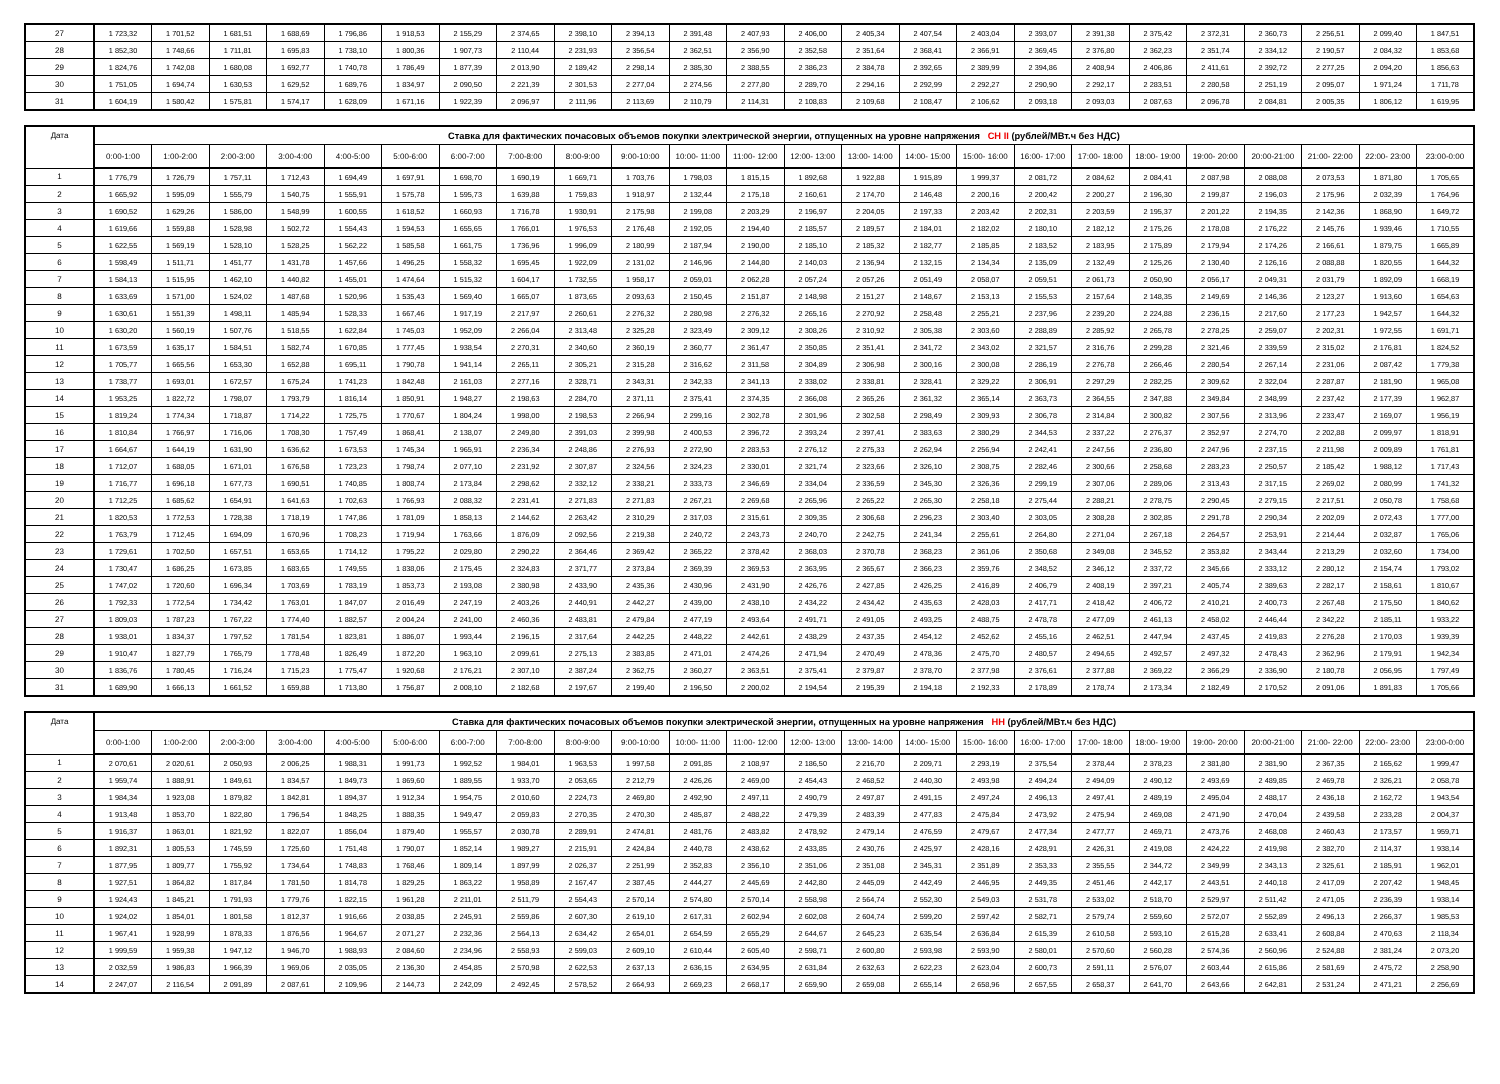| 27 | 1 723,32 | 1 701,52 | 1 681,51 | 1 688,69 | 1 796,86 | 1 918,53 | 2 155,29 | 2 374,65 | 2 398,10 | 2 394,13 | 2 391,48 | 2 407,93 | 2 406,00 | 2 405,34 | 2 407,54 | 2 403,04 | 2 393,07 | 2 391,38 | 2 375,42 | 2 372,31 | 2 360,73 | 2 256,51 | 2 099,40 | 1 847,51 |
| 28 | 1 852,30 | 1 748,66 | 1 711,81 | 1 695,83 | 1 738,10 | 1 800,36 | 1 907,73 | 2 110,44 | 2 231,93 | 2 356,54 | 2 362,51 | 2 356,90 | 2 352,58 | 2 351,64 | 2 368,41 | 2 366,91 | 2 369,45 | 2 376,80 | 2 362,23 | 2 351,74 | 2 334,12 | 2 190,57 | 2 084,32 | 1 853,68 |
| 29 | 1 824,76 | 1 742,08 | 1 680,08 | 1 692,77 | 1 740,78 | 1 786,49 | 1 877,39 | 2 013,90 | 2 189,42 | 2 298,14 | 2 385,30 | 2 388,55 | 2 386,23 | 2 384,78 | 2 392,65 | 2 389,99 | 2 394,86 | 2 408,94 | 2 406,86 | 2 411,61 | 2 392,72 | 2 277,25 | 2 094,20 | 1 856,63 |
| 30 | 1 751,05 | 1 694,74 | 1 630,53 | 1 629,52 | 1 689,76 | 1 834,97 | 2 090,50 | 2 221,39 | 2 301,53 | 2 277,04 | 2 274,56 | 2 277,80 | 2 289,70 | 2 294,16 | 2 292,99 | 2 292,27 | 2 290,90 | 2 292,17 | 2 283,51 | 2 280,58 | 2 251,19 | 2 095,07 | 1 971,24 | 1 711,78 |
| 31 | 1 604,19 | 1 580,42 | 1 575,81 | 1 574,17 | 1 628,09 | 1 671,16 | 1 922,39 | 2 096,97 | 2 111,96 | 2 113,69 | 2 110,79 | 2 114,31 | 2 108,83 | 2 109,68 | 2 108,47 | 2 106,62 | 2 093,18 | 2 093,03 | 2 087,63 | 2 096,78 | 2 084,81 | 2 005,35 | 1 806,12 | 1 619,95 |
| Дата | Ставка для фактических почасовых объемов покупки электрической энергии, отпущенных на уровне напряжения СН II (рублей/МВт.ч без НДС) | | | | | | | | | | | | | | | | | | | | | | | |
| --- | --- | --- | --- | --- | --- | --- | --- | --- | --- | --- | --- | --- | --- | --- | --- | --- | --- | --- | --- | --- | --- | --- | --- | --- |
| | 0:00-1:00 | 1:00-2:00 | 2:00-3:00 | 3:00-4:00 | 4:00-5:00 | 5:00-6:00 | 6:00-7:00 | 7:00-8:00 | 8:00-9:00 | 9:00-10:00 | 10:00- 11:00 | 11:00- 12:00 | 12:00- 13:00 | 13:00- 14:00 | 14:00- 15:00 | 15:00- 16:00 | 16:00- 17:00 | 17:00- 18:00 | 18:00- 19:00 | 19:00- 20:00 | 20:00-21:00 | 21:00- 22:00 | 22:00- 23:00 | 23:00-0:00 |
| 1 | 1 776,79 | 1 726,79 | 1 757,11 | 1 712,43 | 1 694,49 | 1 697,91 | 1 698,70 | 1 690,19 | 1 669,71 | 1 703,76 | 1 798,03 | 1 815,15 | 1 892,68 | 1 922,88 | 1 915,89 | 1 999,37 | 2 081,72 | 2 084,62 | 2 084,41 | 2 087,98 | 2 088,08 | 2 073,53 | 1 871,80 | 1 705,65 |
| 2 | 1 665,92 | 1 595,09 | 1 555,79 | 1 540,75 | 1 555,91 | 1 575,78 | 1 595,73 | 1 639,88 | 1 759,83 | 1 918,97 | 2 132,44 | 2 175,18 | 2 160,61 | 2 174,70 | 2 146,48 | 2 200,16 | 2 200,42 | 2 200,27 | 2 196,30 | 2 199,87 | 2 196,03 | 2 175,96 | 2 032,39 | 1 764,96 |
| 3 | 1 690,52 | 1 629,26 | 1 586,00 | 1 548,99 | 1 600,55 | 1 618,52 | 1 660,93 | 1 716,78 | 1 930,91 | 2 175,98 | 2 199,08 | 2 203,29 | 2 196,97 | 2 204,05 | 2 197,33 | 2 203,42 | 2 202,31 | 2 203,59 | 2 195,37 | 2 201,22 | 2 194,35 | 2 142,36 | 1 868,90 | 1 649,72 |
| 4 | 1 619,66 | 1 559,88 | 1 528,98 | 1 502,72 | 1 554,43 | 1 594,53 | 1 655,65 | 1 766,01 | 1 976,53 | 2 176,48 | 2 192,05 | 2 194,40 | 2 185,57 | 2 189,57 | 2 184,01 | 2 182,02 | 2 180,10 | 2 182,12 | 2 175,26 | 2 178,08 | 2 176,22 | 2 145,76 | 1 939,46 | 1 710,55 |
| 5 | 1 622,55 | 1 569,19 | 1 528,10 | 1 528,25 | 1 562,22 | 1 585,58 | 1 661,75 | 1 736,96 | 1 996,09 | 2 180,99 | 2 187,94 | 2 190,00 | 2 185,10 | 2 185,32 | 2 182,77 | 2 185,85 | 2 183,52 | 2 183,95 | 2 175,89 | 2 179,94 | 2 174,26 | 2 166,61 | 1 879,75 | 1 665,89 |
| 6 | 1 598,49 | 1 511,71 | 1 451,77 | 1 431,78 | 1 457,66 | 1 496,25 | 1 558,32 | 1 695,45 | 1 922,09 | 2 131,02 | 2 146,96 | 2 144,80 | 2 140,03 | 2 136,94 | 2 132,15 | 2 134,34 | 2 135,09 | 2 132,49 | 2 125,26 | 2 130,40 | 2 126,16 | 2 088,88 | 1 820,55 | 1 644,32 |
| 7 | 1 584,13 | 1 515,95 | 1 462,10 | 1 440,82 | 1 455,01 | 1 474,64 | 1 515,32 | 1 604,17 | 1 732,55 | 1 958,17 | 2 059,01 | 2 062,28 | 2 057,24 | 2 057,26 | 2 051,49 | 2 058,07 | 2 059,51 | 2 061,73 | 2 050,90 | 2 056,17 | 2 049,31 | 2 031,79 | 1 892,09 | 1 668,19 |
| 8 | 1 633,69 | 1 571,00 | 1 524,02 | 1 487,68 | 1 520,96 | 1 535,43 | 1 569,40 | 1 665,07 | 1 873,65 | 2 093,63 | 2 150,45 | 2 151,87 | 2 148,98 | 2 151,27 | 2 148,67 | 2 153,13 | 2 155,53 | 2 157,64 | 2 148,35 | 2 149,69 | 2 146,36 | 2 123,27 | 1 913,60 | 1 654,63 |
| 9 | 1 630,61 | 1 551,39 | 1 498,11 | 1 485,94 | 1 528,33 | 1 667,46 | 1 917,19 | 2 217,97 | 2 260,61 | 2 276,32 | 2 280,98 | 2 276,32 | 2 265,16 | 2 270,92 | 2 258,48 | 2 255,21 | 2 237,96 | 2 239,20 | 2 224,88 | 2 236,15 | 2 217,60 | 2 177,23 | 1 942,57 | 1 644,32 |
| 10 | 1 630,20 | 1 560,19 | 1 507,76 | 1 518,55 | 1 622,84 | 1 745,03 | 1 952,09 | 2 266,04 | 2 313,48 | 2 325,28 | 2 323,49 | 2 309,12 | 2 308,26 | 2 310,92 | 2 305,38 | 2 303,60 | 2 288,89 | 2 285,92 | 2 265,78 | 2 278,25 | 2 259,07 | 2 202,31 | 1 972,55 | 1 691,71 |
| 11 | 1 673,59 | 1 635,17 | 1 584,51 | 1 582,74 | 1 670,85 | 1 777,45 | 1 938,54 | 2 270,31 | 2 340,60 | 2 360,19 | 2 360,77 | 2 361,47 | 2 350,85 | 2 351,41 | 2 341,72 | 2 343,02 | 2 321,57 | 2 316,76 | 2 299,28 | 2 321,46 | 2 339,59 | 2 315,02 | 2 176,81 | 1 824,52 |
| 12 | 1 705,77 | 1 665,56 | 1 653,30 | 1 652,88 | 1 695,11 | 1 790,78 | 1 941,14 | 2 265,11 | 2 305,21 | 2 315,28 | 2 316,62 | 2 311,58 | 2 304,89 | 2 306,98 | 2 300,16 | 2 300,08 | 2 286,19 | 2 276,78 | 2 266,46 | 2 280,54 | 2 267,14 | 2 231,06 | 2 087,42 | 1 779,38 |
| 13 | 1 738,77 | 1 693,01 | 1 672,57 | 1 675,24 | 1 741,23 | 1 842,48 | 2 161,03 | 2 277,16 | 2 328,71 | 2 343,31 | 2 342,33 | 2 341,13 | 2 338,02 | 2 338,81 | 2 328,41 | 2 329,22 | 2 306,91 | 2 297,29 | 2 282,25 | 2 309,62 | 2 322,04 | 2 287,87 | 2 181,90 | 1 965,08 |
| 14 | 1 953,25 | 1 822,72 | 1 798,07 | 1 793,79 | 1 816,14 | 1 850,91 | 1 948,27 | 2 198,63 | 2 284,70 | 2 371,11 | 2 375,41 | 2 374,35 | 2 366,08 | 2 365,26 | 2 361,32 | 2 365,14 | 2 363,73 | 2 364,55 | 2 347,88 | 2 349,84 | 2 348,99 | 2 237,42 | 2 177,39 | 1 962,87 |
| 15 | 1 819,24 | 1 774,34 | 1 718,87 | 1 714,22 | 1 725,75 | 1 770,67 | 1 804,24 | 1 998,00 | 2 198,53 | 2 266,94 | 2 299,16 | 2 302,78 | 2 301,96 | 2 302,58 | 2 298,49 | 2 309,93 | 2 306,78 | 2 314,84 | 2 300,82 | 2 307,56 | 2 313,96 | 2 233,47 | 2 169,07 | 1 956,19 |
| 16 | 1 810,84 | 1 766,97 | 1 716,06 | 1 708,30 | 1 757,49 | 1 868,41 | 2 138,07 | 2 249,80 | 2 391,03 | 2 399,98 | 2 400,53 | 2 396,72 | 2 393,24 | 2 397,41 | 2 383,63 | 2 380,29 | 2 344,53 | 2 337,22 | 2 276,37 | 2 352,97 | 2 274,70 | 2 202,88 | 2 099,97 | 1 818,91 |
| 17 | 1 664,67 | 1 644,19 | 1 631,90 | 1 636,62 | 1 673,53 | 1 745,34 | 1 965,91 | 2 236,34 | 2 248,86 | 2 276,93 | 2 272,90 | 2 283,53 | 2 276,12 | 2 275,33 | 2 262,94 | 2 256,94 | 2 242,41 | 2 247,56 | 2 236,80 | 2 247,96 | 2 237,15 | 2 211,98 | 2 009,89 | 1 761,81 |
| 18 | 1 712,07 | 1 688,05 | 1 671,01 | 1 676,58 | 1 723,23 | 1 798,74 | 2 077,10 | 2 231,92 | 2 307,87 | 2 324,56 | 2 324,23 | 2 330,01 | 2 321,74 | 2 323,66 | 2 326,10 | 2 308,75 | 2 282,46 | 2 300,66 | 2 258,68 | 2 283,23 | 2 250,57 | 2 185,42 | 1 988,12 | 1 717,43 |
| 19 | 1 716,77 | 1 696,18 | 1 677,73 | 1 690,51 | 1 740,85 | 1 808,74 | 2 173,84 | 2 298,62 | 2 332,12 | 2 338,21 | 2 333,73 | 2 346,69 | 2 334,04 | 2 336,59 | 2 345,30 | 2 326,36 | 2 299,19 | 2 307,06 | 2 289,06 | 2 313,43 | 2 317,15 | 2 269,02 | 2 080,99 | 1 741,32 |
| 20 | 1 712,25 | 1 685,62 | 1 654,91 | 1 641,63 | 1 702,63 | 1 766,93 | 2 088,32 | 2 231,41 | 2 271,83 | 2 271,83 | 2 267,21 | 2 269,68 | 2 265,96 | 2 265,22 | 2 265,30 | 2 258,18 | 2 275,44 | 2 288,21 | 2 278,75 | 2 290,45 | 2 279,15 | 2 217,51 | 2 050,78 | 1 758,68 |
| 21 | 1 820,53 | 1 772,53 | 1 728,38 | 1 718,19 | 1 747,86 | 1 781,09 | 1 858,13 | 2 144,62 | 2 263,42 | 2 310,29 | 2 317,03 | 2 315,61 | 2 309,35 | 2 306,68 | 2 296,23 | 2 303,40 | 2 303,05 | 2 308,28 | 2 302,85 | 2 291,78 | 2 290,34 | 2 202,09 | 2 072,43 | 1 777,00 |
| 22 | 1 763,79 | 1 712,45 | 1 694,09 | 1 670,96 | 1 708,23 | 1 719,94 | 1 763,66 | 1 876,09 | 2 092,56 | 2 219,38 | 2 240,72 | 2 243,73 | 2 240,70 | 2 242,75 | 2 241,34 | 2 255,61 | 2 264,80 | 2 271,04 | 2 267,18 | 2 264,57 | 2 253,91 | 2 214,44 | 2 032,87 | 1 765,06 |
| 23 | 1 729,61 | 1 702,50 | 1 657,51 | 1 653,65 | 1 714,12 | 1 795,22 | 2 029,80 | 2 290,22 | 2 364,46 | 2 369,42 | 2 365,22 | 2 378,42 | 2 368,03 | 2 370,78 | 2 368,23 | 2 361,06 | 2 350,68 | 2 349,08 | 2 345,52 | 2 353,82 | 2 343,44 | 2 213,29 | 2 032,60 | 1 734,00 |
| 24 | 1 730,47 | 1 686,25 | 1 673,85 | 1 683,65 | 1 749,55 | 1 838,06 | 2 175,45 | 2 324,83 | 2 371,77 | 2 373,84 | 2 369,39 | 2 369,53 | 2 363,95 | 2 365,67 | 2 366,23 | 2 359,76 | 2 348,52 | 2 346,12 | 2 337,72 | 2 345,66 | 2 333,12 | 2 280,12 | 2 154,74 | 1 793,02 |
| 25 | 1 747,02 | 1 720,60 | 1 696,34 | 1 703,69 | 1 783,19 | 1 853,73 | 2 193,08 | 2 380,98 | 2 433,90 | 2 435,36 | 2 430,96 | 2 431,90 | 2 426,76 | 2 427,85 | 2 426,25 | 2 416,89 | 2 406,79 | 2 408,19 | 2 397,21 | 2 405,74 | 2 389,63 | 2 282,17 | 2 158,61 | 1 810,67 |
| 26 | 1 792,33 | 1 772,54 | 1 734,42 | 1 763,01 | 1 847,07 | 2 016,49 | 2 247,19 | 2 403,26 | 2 440,91 | 2 442,27 | 2 439,00 | 2 438,10 | 2 434,22 | 2 434,42 | 2 435,63 | 2 428,03 | 2 417,71 | 2 418,42 | 2 406,72 | 2 410,21 | 2 400,73 | 2 267,48 | 2 175,50 | 1 840,62 |
| 27 | 1 809,03 | 1 787,23 | 1 767,22 | 1 774,40 | 1 882,57 | 2 004,24 | 2 241,00 | 2 460,36 | 2 483,81 | 2 479,84 | 2 477,19 | 2 493,64 | 2 491,71 | 2 491,05 | 2 493,25 | 2 488,75 | 2 478,78 | 2 477,09 | 2 461,13 | 2 458,02 | 2 446,44 | 2 342,22 | 2 185,11 | 1 933,22 |
| 28 | 1 938,01 | 1 834,37 | 1 797,52 | 1 781,54 | 1 823,81 | 1 886,07 | 1 993,44 | 2 196,15 | 2 317,64 | 2 442,25 | 2 448,22 | 2 442,61 | 2 438,29 | 2 437,35 | 2 454,12 | 2 452,62 | 2 455,16 | 2 462,51 | 2 447,94 | 2 437,45 | 2 419,83 | 2 276,28 | 2 170,03 | 1 939,39 |
| 29 | 1 910,47 | 1 827,79 | 1 765,79 | 1 778,48 | 1 826,49 | 1 872,20 | 1 963,10 | 2 099,61 | 2 275,13 | 2 383,85 | 2 471,01 | 2 474,26 | 2 471,94 | 2 470,49 | 2 478,36 | 2 475,70 | 2 480,57 | 2 494,65 | 2 492,57 | 2 497,32 | 2 478,43 | 2 362,96 | 2 179,91 | 1 942,34 |
| 30 | 1 836,76 | 1 780,45 | 1 716,24 | 1 715,23 | 1 775,47 | 1 920,68 | 2 176,21 | 2 307,10 | 2 387,24 | 2 362,75 | 2 360,27 | 2 363,51 | 2 375,41 | 2 379,87 | 2 378,70 | 2 377,98 | 2 376,61 | 2 377,88 | 2 369,22 | 2 366,29 | 2 336,90 | 2 180,78 | 2 056,95 | 1 797,49 |
| 31 | 1 689,90 | 1 666,13 | 1 661,52 | 1 659,88 | 1 713,80 | 1 756,87 | 2 008,10 | 2 182,68 | 2 197,67 | 2 199,40 | 2 196,50 | 2 200,02 | 2 194,54 | 2 195,39 | 2 194,18 | 2 192,33 | 2 178,89 | 2 178,74 | 2 173,34 | 2 182,49 | 2 170,52 | 2 091,06 | 1 891,83 | 1 705,66 |
| Дата | Ставка для фактических почасовых объемов покупки электрической энергии, отпущенных на уровне напряжения НН (рублей/МВт.ч без НДС) | | | | | | | | | | | | | | | | | | | | | | | |
| --- | --- | --- | --- | --- | --- | --- | --- | --- | --- | --- | --- | --- | --- | --- | --- | --- | --- | --- | --- | --- | --- | --- | --- | --- |
| | 0:00-1:00 | 1:00-2:00 | 2:00-3:00 | 3:00-4:00 | 4:00-5:00 | 5:00-6:00 | 6:00-7:00 | 7:00-8:00 | 8:00-9:00 | 9:00-10:00 | 10:00- 11:00 | 11:00- 12:00 | 12:00- 13:00 | 13:00- 14:00 | 14:00- 15:00 | 15:00- 16:00 | 16:00- 17:00 | 17:00- 18:00 | 18:00- 19:00 | 19:00- 20:00 | 20:00-21:00 | 21:00- 22:00 | 22:00- 23:00 | 23:00-0:00 |
| 1 | 2 070,61 | 2 020,61 | 2 050,93 | 2 006,25 | 1 988,31 | 1 991,73 | 1 992,52 | 1 984,01 | 1 963,53 | 1 997,58 | 2 091,85 | 2 108,97 | 2 186,50 | 2 216,70 | 2 209,71 | 2 293,19 | 2 375,54 | 2 378,44 | 2 378,23 | 2 381,80 | 2 381,90 | 2 367,35 | 2 165,62 | 1 999,47 |
| 2 | 1 959,74 | 1 888,91 | 1 849,61 | 1 834,57 | 1 849,73 | 1 869,60 | 1 889,55 | 1 933,70 | 2 053,65 | 2 212,79 | 2 426,26 | 2 469,00 | 2 454,43 | 2 468,52 | 2 440,30 | 2 493,98 | 2 494,24 | 2 494,09 | 2 490,12 | 2 493,69 | 2 489,85 | 2 469,78 | 2 326,21 | 2 058,78 |
| 3 | 1 984,34 | 1 923,08 | 1 879,82 | 1 842,81 | 1 894,37 | 1 912,34 | 1 954,75 | 2 010,60 | 2 224,73 | 2 469,80 | 2 492,90 | 2 497,11 | 2 490,79 | 2 497,87 | 2 491,15 | 2 497,24 | 2 496,13 | 2 497,41 | 2 489,19 | 2 495,04 | 2 488,17 | 2 436,18 | 2 162,72 | 1 943,54 |
| 4 | 1 913,48 | 1 853,70 | 1 822,80 | 1 796,54 | 1 848,25 | 1 888,35 | 1 949,47 | 2 059,83 | 2 270,35 | 2 470,30 | 2 485,87 | 2 488,22 | 2 479,39 | 2 483,39 | 2 477,83 | 2 475,84 | 2 473,92 | 2 475,94 | 2 469,08 | 2 471,90 | 2 470,04 | 2 439,58 | 2 233,28 | 2 004,37 |
| 5 | 1 916,37 | 1 863,01 | 1 821,92 | 1 822,07 | 1 856,04 | 1 879,40 | 1 955,57 | 2 030,78 | 2 289,91 | 2 474,81 | 2 481,76 | 2 483,82 | 2 478,92 | 2 479,14 | 2 476,59 | 2 479,67 | 2 477,34 | 2 477,77 | 2 469,71 | 2 473,76 | 2 468,08 | 2 460,43 | 2 173,57 | 1 959,71 |
| 6 | 1 892,31 | 1 805,53 | 1 745,59 | 1 725,60 | 1 751,48 | 1 790,07 | 1 852,14 | 1 989,27 | 2 215,91 | 2 424,84 | 2 440,78 | 2 438,62 | 2 433,85 | 2 430,76 | 2 425,97 | 2 428,16 | 2 428,91 | 2 426,31 | 2 419,08 | 2 424,22 | 2 419,98 | 2 382,70 | 2 114,37 | 1 938,14 |
| 7 | 1 877,95 | 1 809,77 | 1 755,92 | 1 734,64 | 1 748,83 | 1 768,46 | 1 809,14 | 1 897,99 | 2 026,37 | 2 251,99 | 2 352,83 | 2 356,10 | 2 351,06 | 2 351,08 | 2 345,31 | 2 351,89 | 2 353,33 | 2 355,55 | 2 344,72 | 2 349,99 | 2 343,13 | 2 325,61 | 2 185,91 | 1 962,01 |
| 8 | 1 927,51 | 1 864,82 | 1 817,84 | 1 781,50 | 1 814,78 | 1 829,25 | 1 863,22 | 1 958,89 | 2 167,47 | 2 387,45 | 2 444,27 | 2 445,69 | 2 442,80 | 2 445,09 | 2 442,49 | 2 446,95 | 2 449,35 | 2 451,46 | 2 442,17 | 2 443,51 | 2 440,18 | 2 417,09 | 2 207,42 | 1 948,45 |
| 9 | 1 924,43 | 1 845,21 | 1 791,93 | 1 779,76 | 1 822,15 | 1 961,28 | 2 211,01 | 2 511,79 | 2 554,43 | 2 570,14 | 2 574,80 | 2 570,14 | 2 558,98 | 2 564,74 | 2 552,30 | 2 549,03 | 2 531,78 | 2 533,02 | 2 518,70 | 2 529,97 | 2 511,42 | 2 471,05 | 2 236,39 | 1 938,14 |
| 10 | 1 924,02 | 1 854,01 | 1 801,58 | 1 812,37 | 1 916,66 | 2 038,85 | 2 245,91 | 2 559,86 | 2 607,30 | 2 619,10 | 2 617,31 | 2 602,94 | 2 602,08 | 2 604,74 | 2 599,20 | 2 597,42 | 2 582,71 | 2 579,74 | 2 559,60 | 2 572,07 | 2 552,89 | 2 496,13 | 2 266,37 | 1 985,53 |
| 11 | 1 967,41 | 1 928,99 | 1 878,33 | 1 876,56 | 1 964,67 | 2 071,27 | 2 232,36 | 2 564,13 | 2 634,42 | 2 654,01 | 2 654,59 | 2 655,29 | 2 644,67 | 2 645,23 | 2 635,54 | 2 636,84 | 2 615,39 | 2 610,58 | 2 593,10 | 2 615,28 | 2 633,41 | 2 608,84 | 2 470,63 | 2 118,34 |
| 12 | 1 999,59 | 1 959,38 | 1 947,12 | 1 946,70 | 1 988,93 | 2 084,60 | 2 234,96 | 2 558,93 | 2 599,03 | 2 609,10 | 2 610,44 | 2 605,40 | 2 598,71 | 2 600,80 | 2 593,98 | 2 593,90 | 2 580,01 | 2 570,60 | 2 560,28 | 2 574,36 | 2 560,96 | 2 524,88 | 2 381,24 | 2 073,20 |
| 13 | 2 032,59 | 1 986,83 | 1 966,39 | 1 969,06 | 2 035,05 | 2 136,30 | 2 454,85 | 2 570,98 | 2 622,53 | 2 637,13 | 2 636,15 | 2 634,95 | 2 631,84 | 2 632,63 | 2 622,23 | 2 623,04 | 2 600,73 | 2 591,11 | 2 576,07 | 2 603,44 | 2 615,86 | 2 581,69 | 2 475,72 | 2 258,90 |
| 14 | 2 247,07 | 2 116,54 | 2 091,89 | 2 087,61 | 2 109,96 | 2 144,73 | 2 242,09 | 2 492,45 | 2 578,52 | 2 664,93 | 2 669,23 | 2 668,17 | 2 659,90 | 2 659,08 | 2 655,14 | 2 658,96 | 2 657,55 | 2 658,37 | 2 641,70 | 2 643,66 | 2 642,81 | 2 531,24 | 2 471,21 | 2 256,69 |